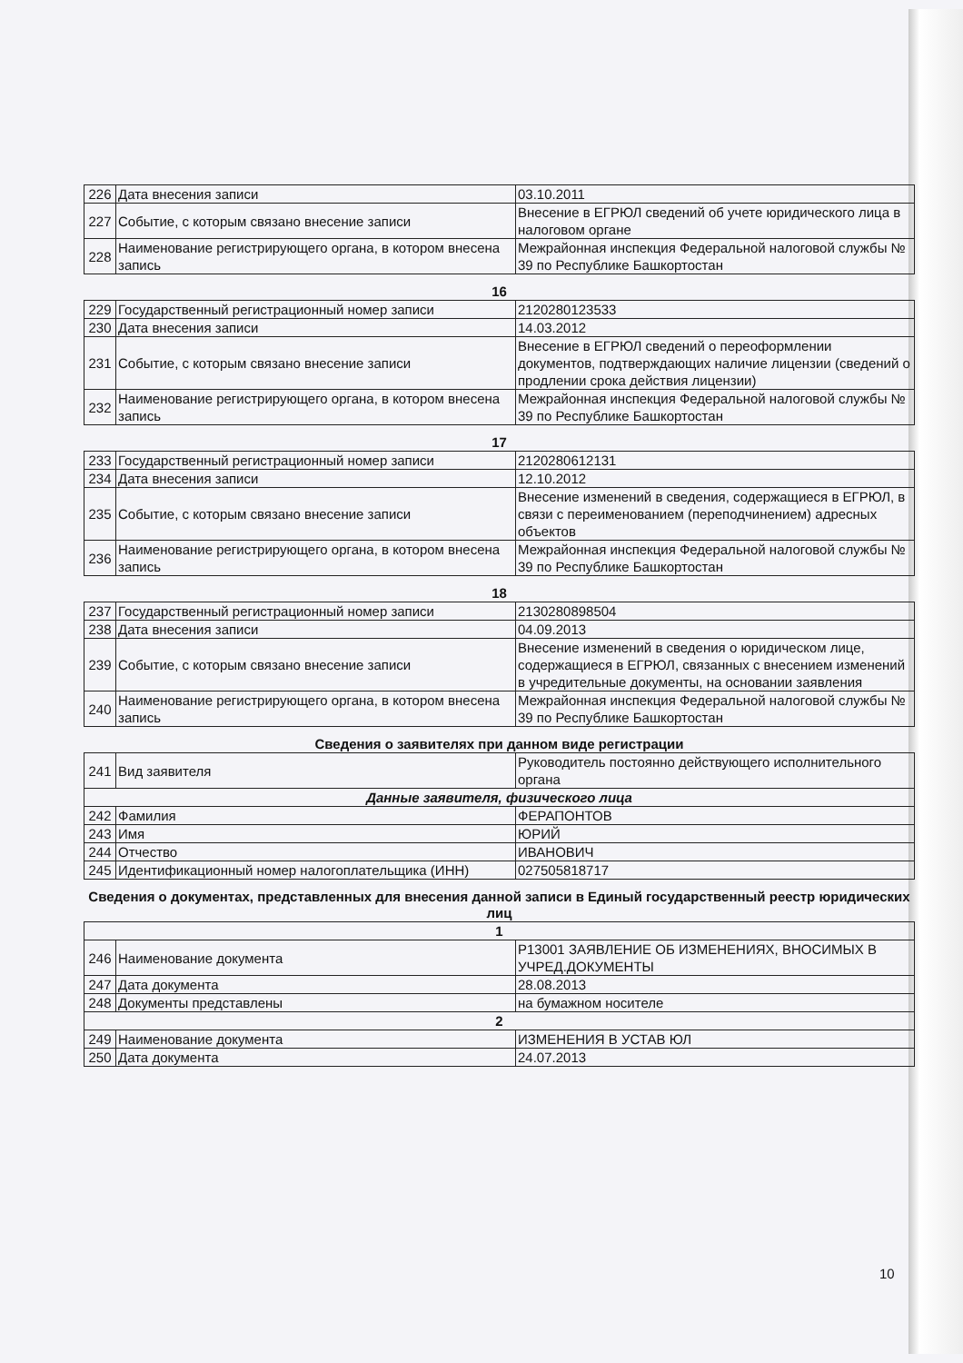| 226 | Дата внесения записи | 03.10.2011 |
| 227 | Событие, с которым связано внесение записи | Внесение в ЕГРЮЛ сведений об учете юридического лица в налоговом органе |
| 228 | Наименование регистрирующего органа, в котором внесена запись | Межрайонная инспекция Федеральной налоговой службы № 39 по Республике Башкортостан |
16
| 229 | Государственный регистрационный номер записи | 2120280123533 |
| 230 | Дата внесения записи | 14.03.2012 |
| 231 | Событие, с которым связано внесение записи | Внесение в ЕГРЮЛ сведений о переоформлении документов, подтверждающих наличие лицензии (сведений о продлении срока действия лицензии) |
| 232 | Наименование регистрирующего органа, в котором внесена запись | Межрайонная инспекция Федеральной налоговой службы № 39 по Республике Башкортостан |
17
| 233 | Государственный регистрационный номер записи | 2120280612131 |
| 234 | Дата внесения записи | 12.10.2012 |
| 235 | Событие, с которым связано внесение записи | Внесение изменений в сведения, содержащиеся в ЕГРЮЛ, в связи с переименованием (переподчинением) адресных объектов |
| 236 | Наименование регистрирующего органа, в котором внесена запись | Межрайонная инспекция Федеральной налоговой службы № 39 по Республике Башкортостан |
18
| 237 | Государственный регистрационный номер записи | 2130280898504 |
| 238 | Дата внесения записи | 04.09.2013 |
| 239 | Событие, с которым связано внесение записи | Внесение изменений в сведения о юридическом лице, содержащиеся в ЕГРЮЛ, связанных с внесением изменений в учредительные документы, на основании заявления |
| 240 | Наименование регистрирующего органа, в котором внесена запись | Межрайонная инспекция Федеральной налоговой службы № 39 по Республике Башкортостан |
Сведения о заявителях при данном виде регистрации
| 241 | Вид заявителя | Руководитель постоянно действующего исполнительного органа |
| Данные заявителя, физического лица | | |
| 242 | Фамилия | ФЕРАПОНТОВ |
| 243 | Имя | ЮРИЙ |
| 244 | Отчество | ИВАНОВИЧ |
| 245 | Идентификационный номер налогоплательщика (ИНН) | 027505818717 |
Сведения о документах, представленных для внесения данной записи в Единый государственный реестр юридических лиц
| 1 | | |
| 246 | Наименование документа | Р13001 ЗАЯВЛЕНИЕ ОБ ИЗМЕНЕНИЯХ, ВНОСИМЫХ В УЧРЕД.ДОКУМЕНТЫ |
| 247 | Дата документа | 28.08.2013 |
| 248 | Документы представлены | на бумажном носителе |
| 2 | | |
| 249 | Наименование документа | ИЗМЕНЕНИЯ В УСТАВ ЮЛ |
| 250 | Дата документа | 24.07.2013 |
10